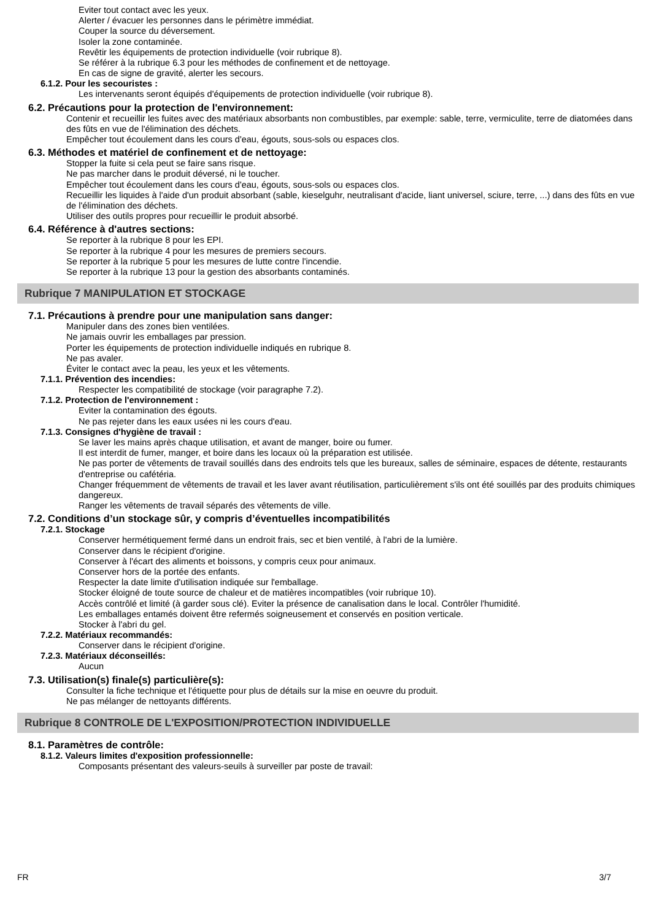Eviter tout contact avec les yeux.
Alerter / évacuer les personnes dans le périmètre immédiat.
Couper la source du déversement.
Isoler la zone contaminée.
Revêtir les équipements de protection individuelle (voir rubrique 8).
Se référer à la rubrique 6.3 pour les méthodes de confinement et de nettoyage.
En cas de signe de gravité, alerter les secours.
6.1.2. Pour les secouristes :
Les intervenants seront équipés d'équipements de protection individuelle (voir rubrique 8).
6.2. Précautions pour la protection de l'environnement:
Contenir et recueillir les fuites avec des matériaux absorbants non combustibles, par exemple: sable, terre, vermiculite, terre de diatomées dans des fûts en vue de l'élimination des déchets.
Empêcher tout écoulement dans les cours d'eau, égouts, sous-sols ou espaces clos.
6.3. Méthodes et matériel de confinement et de nettoyage:
Stopper la fuite si cela peut se faire sans risque.
Ne pas marcher dans le produit déversé, ni le toucher.
Empêcher tout écoulement dans les cours d'eau, égouts, sous-sols ou espaces clos.
Recueillir les liquides à l'aide d'un produit absorbant (sable, kieselguhr, neutralisant d'acide, liant universel, sciure, terre, ...) dans des fûts en vue de l'élimination des déchets.
Utiliser des outils propres pour recueillir le produit absorbé.
6.4. Référence à d'autres sections:
Se reporter à la rubrique 8 pour les EPI.
Se reporter à la rubrique 4 pour les mesures de premiers secours.
Se reporter à la rubrique 5 pour les mesures de lutte contre l'incendie.
Se reporter à la rubrique 13 pour la gestion des absorbants contaminés.
Rubrique 7 MANIPULATION ET STOCKAGE
7.1. Précautions à prendre pour une manipulation sans danger:
Manipuler dans des zones bien ventilées.
Ne jamais ouvrir les emballages par pression.
Porter les équipements de protection individuelle indiqués en rubrique 8.
Ne pas avaler.
Éviter le contact avec la peau, les yeux et les vêtements.
7.1.1. Prévention des incendies:
Respecter les compatibilité de stockage (voir paragraphe 7.2).
7.1.2. Protection de l'environnement :
Eviter la contamination des égouts.
Ne pas rejeter dans les eaux usées ni les cours d'eau.
7.1.3. Consignes d'hygiène de travail :
Se laver les mains après chaque utilisation, et avant de manger, boire ou fumer.
Il est interdit de fumer, manger, et boire dans les locaux où la préparation est utilisée.
Ne pas porter de vêtements de travail souillés dans des endroits tels que les bureaux, salles de séminaire, espaces de détente, restaurants d'entreprise ou cafétéria.
Changer fréquemment de vêtements de travail et les laver avant réutilisation, particulièrement s'ils ont été souillés par des produits chimiques dangereux.
Ranger les vêtements de travail séparés des vêtements de ville.
7.2. Conditions d’un stockage sûr, y compris d’éventuelles incompatibilités
7.2.1. Stockage
Conserver hermétiquement fermé dans un endroit frais, sec et bien ventilé, à l'abri de la lumière.
Conserver dans le récipient d'origine.
Conserver à l'écart des aliments et boissons, y compris ceux pour animaux.
Conserver hors de la portée des enfants.
Respecter la date limite d'utilisation indiquée sur l'emballage.
Stocker éloigné de toute source de chaleur et de matières incompatibles (voir rubrique 10).
Accès contrôlé et limité (à garder sous clé). Eviter la présence de canalisation dans le local. Contrôler l'humidité.
Les emballages entamés doivent être refermés soigneusement et conservés en position verticale.
Stocker à l'abri du gel.
7.2.2. Matériaux recommandés:
Conserver dans le récipient d'origine.
7.2.3. Matériaux déconseillés:
Aucun
7.3. Utilisation(s) finale(s) particulière(s):
Consulter la fiche technique et l'étiquette pour plus de détails sur la mise en oeuvre du produit.
Ne pas mélanger de nettoyants différents.
Rubrique 8 CONTROLE DE L'EXPOSITION/PROTECTION INDIVIDUELLE
8.1. Paramètres de contrôle:
8.1.2. Valeurs limites d'exposition professionnelle:
Composants présentant des valeurs-seuils à surveiller par poste de travail:
FR 3/7